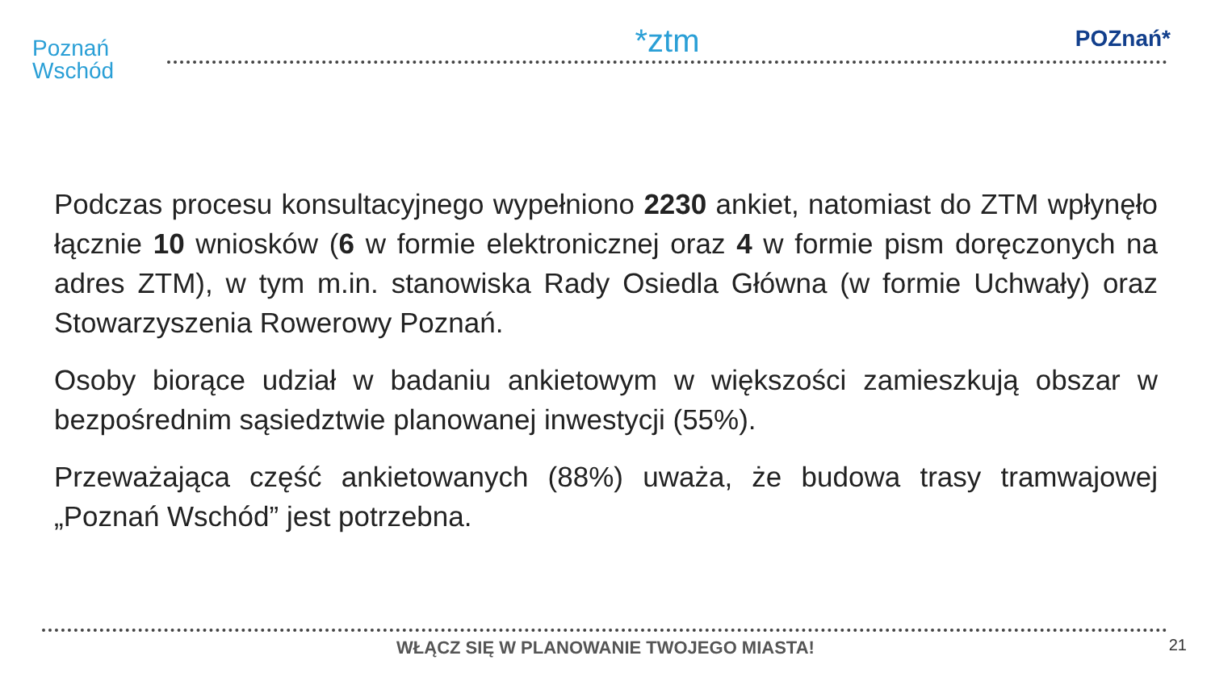Poznań
Wschód
*ztm
POZnań*
Podczas procesu konsultacyjnego wypełniono 2230 ankiet, natomiast do ZTM wpłynęło łącznie 10 wniosków (6 w formie elektronicznej oraz 4 w formie pism doręczonych na adres ZTM), w tym m.in. stanowiska Rady Osiedla Główna (w formie Uchwały) oraz Stowarzyszenia Rowerowy Poznań.
Osoby biorące udział w badaniu ankietowym w większości zamieszkują obszar w bezpośrednim sąsiedztwie planowanej inwestycji (55%).
Przeważająca część ankietowanych (88%) uważa, że budowa trasy tramwajowej „Poznań Wschód” jest potrzebna.
WŁĄCZ SIĘ W PLANOWANIE TWOJEGO MIASTA!
21